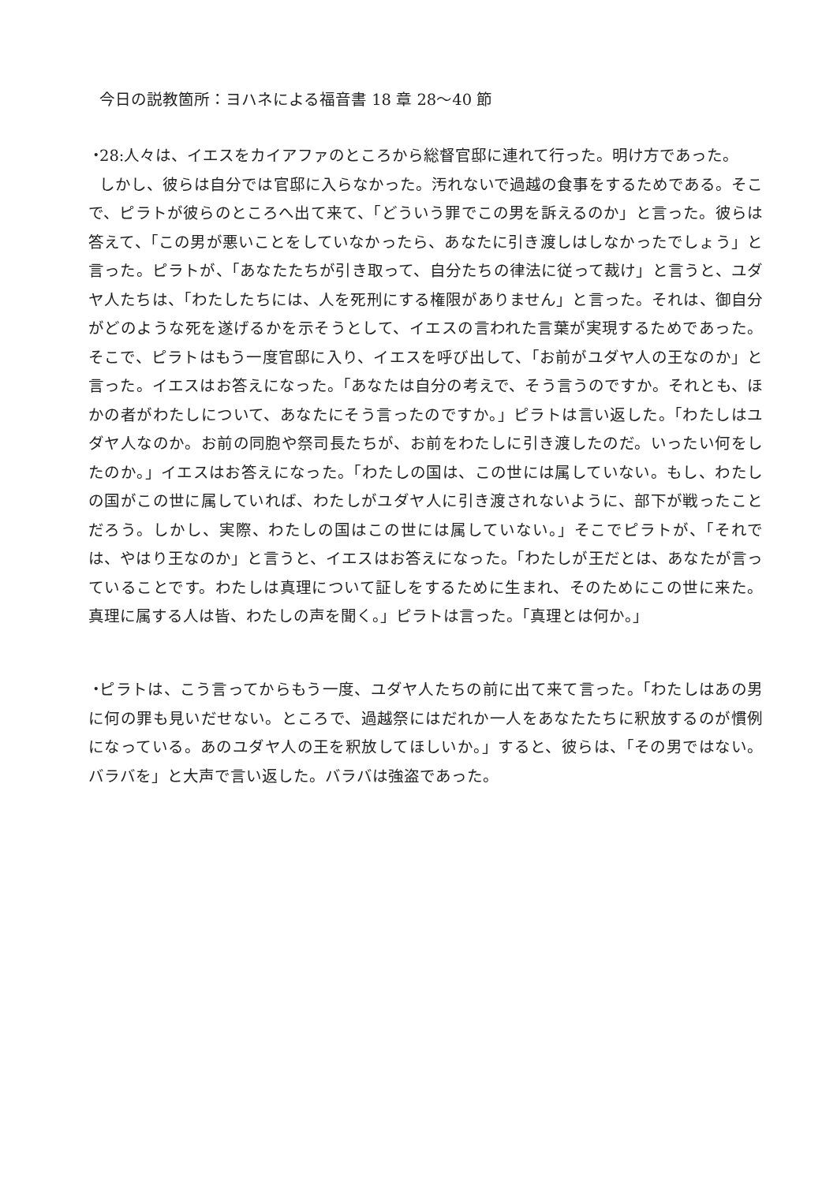今日の説教箇所：ヨハネによる福音書 18 章 28〜40 節
・ 28:人々は、イエスをカイアファのところから総督官邸に連れて行った。明け方であった。
しかし、彼らは自分では官邸に入らなかった。汚れないで過越の食事をするためである。そこで、ピラトが彼らのところへ出て来て、「どういう罪でこの男を訴えるのか」と言った。彼らは答えて、「この男が悪いことをしていなかったら、あなたに引き渡しはしなかったでしょう」と言った。ピラトが、「あなたたちが引き取って、自分たちの律法に従って裁け」と言うと、ユダヤ人たちは、「わたしたちには、人を死刑にする権限がありません」と言った。それは、御自分がどのような死を遂げるかを示そうとして、イエスの言われた言葉が実現するためであった。そこで、ピラトはもう一度官邸に入り、イエスを呼び出して、「お前がユダヤ人の王なのか」と言った。イエスはお答えになった。「あなたは自分の考えで、そう言うのですか。それとも、ほかの者がわたしについて、あなたにそう言ったのですか。」ピラトは言い返した。「わたしはユダヤ人なのか。お前の同胞や祭司長たちが、お前をわたしに引き渡したのだ。いったい何をしたのか。」イエスはお答えになった。「わたしの国は、この世には属していない。もし、わたしの国がこの世に属していれば、わたしがユダヤ人に引き渡されないように、部下が戦ったことだろう。しかし、実際、わたしの国はこの世には属していない。」そこでピラトが、「それでは、やはり王なのか」と言うと、イエスはお答えになった。「わたしが王だとは、あなたが言っていることです。わたしは真理について証しをするために生まれ、そのためにこの世に来た。真理に属する人は皆、わたしの声を聞く。」ピラトは言った。「真理とは何か。」
・ ピラトは、こう言ってからもう一度、ユダヤ人たちの前に出て来て言った。「わたしはあの男に何の罪も見いだせない。ところで、過越祭にはだれか一人をあなたたちに釈放するのが慣例になっている。あのユダヤ人の王を釈放してほしいか。」すると、彼らは、「その男ではない。バラバを」と大声で言い返した。バラバは強盗であった。